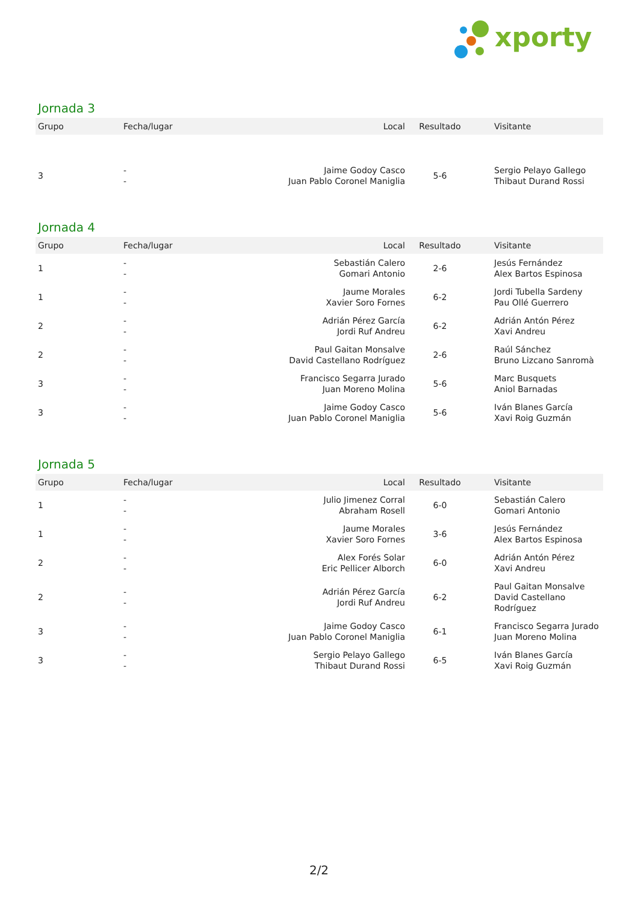xporty
Jornada 3
| Grupo | Fecha/lugar | Local | Resultado | Visitante |
| --- | --- | --- | --- | --- |
| 3 | - - | Jaime Godoy Casco Juan Pablo Coronel Maniglia | 5-6 | Sergio Pelayo Gallego Thibaut Durand Rossi |
Jornada 4
| Grupo | Fecha/lugar | Local | Resultado | Visitante |
| --- | --- | --- | --- | --- |
| 1 | - - | Sebastián Calero Gomari Antonio | 2-6 | Jesús Fernández Alex Bartos Espinosa |
| 1 | - - | Jaume Morales Xavier Soro Fornes | 6-2 | Jordi Tubella Sardeny Pau Ollé Guerrero |
| 2 | - - | Adrián Pérez García Jordi Ruf Andreu | 6-2 | Adrián Antón Pérez Xavi Andreu |
| 2 | - - | Paul Gaitan Monsalve David Castellano Rodríguez | 2-6 | Raúl Sánchez Bruno Lizcano Sanromà |
| 3 | - - | Francisco Segarra Jurado Juan Moreno Molina | 5-6 | Marc Busquets Aniol Barnadas |
| 3 | - - | Jaime Godoy Casco Juan Pablo Coronel Maniglia | 5-6 | Iván Blanes García Xavi Roig Guzmán |
Jornada 5
| Grupo | Fecha/lugar | Local | Resultado | Visitante |
| --- | --- | --- | --- | --- |
| 1 | - - | Julio Jimenez Corral Abraham Rosell | 6-0 | Sebastián Calero Gomari Antonio |
| 1 | - - | Jaume Morales Xavier Soro Fornes | 3-6 | Jesús Fernández Alex Bartos Espinosa |
| 2 | - - | Alex Forés Solar Eric Pellicer Alborch | 6-0 | Adrián Antón Pérez Xavi Andreu |
| 2 | - - | Adrián Pérez García Jordi Ruf Andreu | 6-2 | Paul Gaitan Monsalve David Castellano Rodríguez |
| 3 | - - | Jaime Godoy Casco Juan Pablo Coronel Maniglia | 6-1 | Francisco Segarra Jurado Juan Moreno Molina |
| 3 | - - | Sergio Pelayo Gallego Thibaut Durand Rossi | 6-5 | Iván Blanes García Xavi Roig Guzmán |
2/2